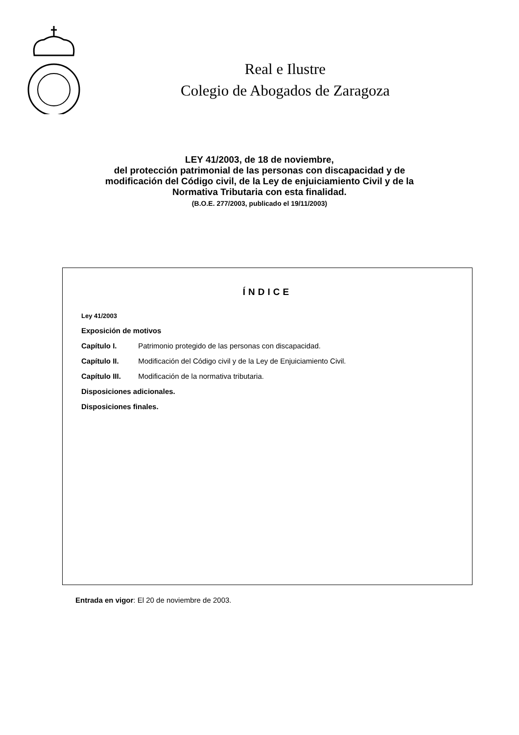Real e Ilustre
Colegio de Abogados de Zaragoza
LEY 41/2003, de 18 de noviembre,
del protección patrimonial de las personas con discapacidad y de
modificación del Código civil, de la Ley de enjuiciamiento Civil y de la
Normativa Tributaria con esta finalidad.
(B.O.E. 277/2003, publicado el 19/11/2003)
ÍNDICE
Ley 41/2003
Exposición de motivos
Capítulo I. Patrimonio protegido de las personas con discapacidad.
Capítulo II. Modificación del Código civil y de la Ley de Enjuiciamiento Civil.
Capítulo III. Modificación de la normativa tributaria.
Disposiciones adicionales.
Disposiciones finales.
Entrada en vigor: El 20 de noviembre de 2003.